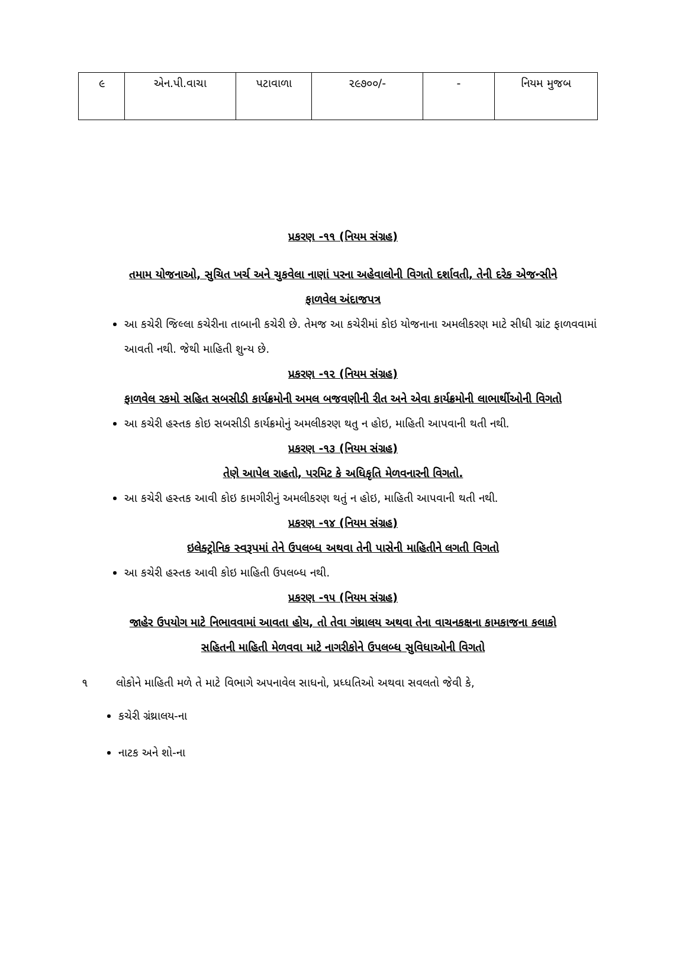| ૯ | એન.પી.વાચા | પટાવાળા | ૨૯૭૦૦/- | - | નિયમ મુજબ |
પ્રકરણ -૧૧ (નિયમ સંગ્રહ)
તમામ યોજનાઓ, સુચિત ખર્ચ અને ચુકવેલા નાણાં પરના અહેવાલોની વિગતો દર્શાવતી, તેની દરેક એજન્સીને
ફાળવેલ અંદાજપત્ર
આ કચેરી જિલ્લા કચેરીના તાબાની કચેરી છે. તેમજ આ કચેરીમાં કોઇ યોજનાના અમલીકરણ માટે સીધી ગ્રાંટ ફાળવવામાં આવતી નથી. જેથી માહિતી શુન્ય છે.
પ્રકરણ -૧૨ (નિયમ સંગ્રહ)
ફાળવેલ રકમો સહિત સબસીડી કાર્યક્રમોની અમલ બજવણીની રીત અને એવા કાર્યક્રમોની લાભાર્થીઓની વિગતો
આ કચેરી હસ્તક કોઇ સબસીડી કાર્યક્રમોનું અમલીકરણ થતુ ન હોઇ, માહિતી આપવાની થતી નથી.
પ્રકરણ -૧૩ (નિયમ સંગ્રહ)
તેણે આપેલ રાહતો, પરમિટ કે અધિકૃતિ મેળવનારની વિગતો.
આ કચેરી હસ્તક આવી કોઇ કામગીરીનું અમલીકરણ થતું ન હોઇ, માહિતી આપવાની થતી નથી.
પ્રકરણ -૧૪ (નિયમ સંગ્રહ)
ઇલેક્ટ્રોનિક સ્વરૂપમાં તેને ઉપલબ્ધ અથવા તેની પાસેની માહિતીને લગતી વિગતો
આ કચેરી હસ્તક આવી કોઇ માહિતી ઉપલબ્ધ નથી.
પ્રકરણ -૧૫ (નિયમ સંગ્રહ)
જાહેર ઉપયોગ માટે નિભાવવામાં આવતા હોય, તો તેવા ગંથ્રાલય અથવા તેના વાચનકક્ષના કામકાજના કલાકો
સહિતની માહિતી મેળવવા માટે નાગરીકોને ઉપલબ્ધ સુવિધાઓની વિગતો
૧ લોકોને માહિતી મળે તે માટે વિભાગે અપનાવેલ સાધનો, પ્રધ્ધતિઓ અથવા સવલતો જેવી કે,
કચેરી ગ્રંથ્રાલય-ના
નાટક અને શો-ના